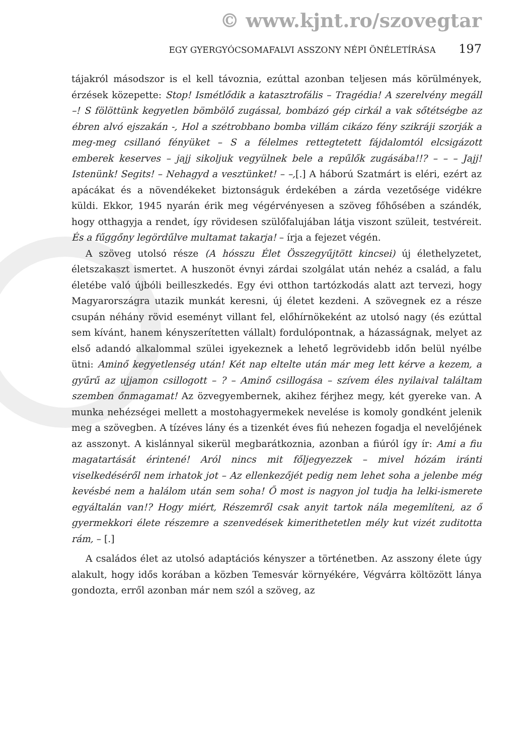© www.kjnt.ro/szovegtar
EGY GYERGYÓCSOMAFALVI ASSZONY NÉPI ÖNÉLETÍRÁSA 197
tájakról másodszor is el kell távoznia, ezúttal azonban teljesen más körülmények, érzések közepette: Stop! Ismétlődik a katasztrofális – Tragédia! A szerelvény megáll –! S fölöttünk kegyetlen bömbölő zugással, bombázó gép cirkál a vak sőtétségbe az ébren alvó ejszakán -, Hol a szétrobbano bomba villám cikázo fény szikráji szorják a meg-meg csillanó fényüket – S a félelmes rettegtetett fájdalomtól elcsigázott emberek keserves – jajj sikoljuk vegyülnek bele a repűlők zugásába!!? – – – Jajj! Istenünk! Segits! – Nehagyd a vesztünket! – –,[.] A háború Szatmárt is eléri, ezért az apácákat és a növendékeket biztonságuk érdekében a zárda vezetősége vidékre küldi. Ekkor, 1945 nyarán érik meg végérvényesen a szöveg főhősében a szándék, hogy otthagyja a rendet, így rövidesen szülőfalujában látja viszont szüleit, testvéreit. És a fűggőny legördűlve multamat takarja! – írja a fejezet végén.
A szöveg utolsó része (A hósszu Élet Összegyűjtött kincsei) új élethelyzetet, életszakaszt ismertet. A huszonöt évnyi zárdai szolgálat után nehéz a család, a falu életébe való újbóli beilleszkedés. Egy évi otthon tartózkodás alatt azt tervezi, hogy Magyarországra utazik munkát keresni, új életet kezdeni. A szövegnek ez a része csupán néhány rövid eseményt villant fel, előhírnökeként az utolsó nagy (és ezúttal sem kívánt, hanem kényszerítetten vállalt) fordulópontnak, a házasságnak, melyet az első adandó alkalommal szülei igyekeznek a lehető legrövidebb időn belül nyélbe ütni: Aminő kegyetlenség után! Két nap eltelte után már meg lett kérve a kezem, a gyűrű az ujjamon csillogott – ? – Aminő csillogása – szívem éles nyilaival találtam szemben őnmagamat! Az özvegyembernek, akihez férjhez megy, két gyereke van. A munka nehézségei mellett a mostohagyermekek nevelése is komoly gondként jelenik meg a szövegben. A tízéves lány és a tizenkét éves fiú nehezen fogadja el nevelőjének az asszonyt. A kislánnyal sikerül megbarátkoznia, azonban a fiúról így ír: Ami a fiu magatartását érintené! Aról nincs mit főljegyezzek – mivel hózám iránti viselkedéséről nem irhatok jot – Az ellenkezőjét pedig nem lehet soha a jelenbe még kevésbé nem a halálom után sem soha! Ő most is nagyon jol tudja ha lelki-ismerete egyáltalán van!? Hogy miért, Részemről csak anyit tartok nála megemlíteni, az ő gyermekkori élete részemre a szenvedések kimerithetetlen mély kut vizét zuditotta rám, – [.]
A családos élet az utolsó adaptációs kényszer a történetben. Az asszony élete úgy alakult, hogy idős korában a közben Temesvár környékére, Végvárra költözött lánya gondozta, erről azonban már nem szól a szöveg, az